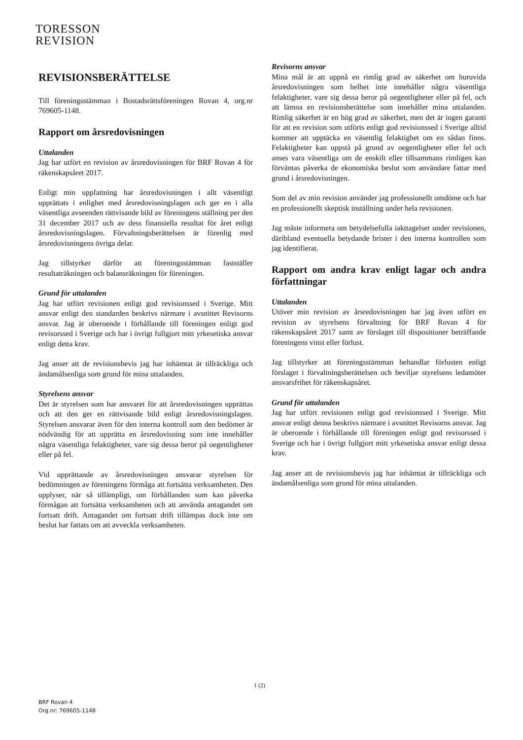TORESSON
REVISION
REVISIONSBERÄTTELSE
Till föreningsstämman i Bostadsrättsföreningen Rovan 4, org.nr 769605-1148.
Rapport om årsredovisningen
Uttalanden
Jag har utfört en revision av årsredovisningen för BRF Rovan 4 för räkenskapsåret 2017.
Enligt min uppfattning har årsredovisningen i allt väsentligt upprättats i enlighet med årsredovisningslagen och ger en i alla väsentliga avseenden rättvisande bild av föreningens ställning per den 31 december 2017 och av dess finansiella resultat för året enligt årsredovisningslagen. Förvaltningsberättelsen är förenlig med årsredovisningens övriga delar.
Jag tillstyrker därför att föreningsstämman fastställer resultaträkningen och balansräkningen för föreningen.
Grund för uttalanden
Jag har utfört revisionen enligt god revisionssed i Sverige. Mitt ansvar enligt den standarden beskrivs närmare i avsnittet Revisorns ansvar. Jag är oberoende i förhållande till föreningen enligt god revisorssed i Sverige och har i övrigt fullgjort mitt yrkesetiska ansvar enligt detta krav.
Jag anser att de revisionsbevis jag har inhämtat är tillräckliga och ändamålsenliga som grund för mina uttalanden.
Styrelsens ansvar
Det är styrelsen som har ansvaret för att årsredovisningen upprättas och att den ger en rättvisande bild enligt årsredovisningslagen. Styrelsen ansvarar även för den interna kontroll som den bedömer är nödvändig för att upprätta en årsredovisning som inte innehåller några väsentliga felaktigheter, vare sig dessa beror på oegentligheter eller på fel.
Vid upprättande av årsredovisningen ansvarar styrelsen för bedömningen av föreningens förmåga att fortsätta verksamheten. Den upplyser, när så tillämpligt, om förhållanden som kan påverka förmågan att fortsätta verksamheten och att använda antagandet om fortsatt drift. Antagandet om fortsatt drift tillämpas dock inte om beslut har fattats om att avveckla verksamheten.
Revisorns ansvar
Mina mål är att uppnå en rimlig grad av säkerhet om huruvida årsredovisningen som helhet inte innehåller några väsentliga felaktigheter, vare sig dessa beror på oegentligheter eller på fel, och att lämna en revisionsberättelse som innehåller mina uttalanden. Rimlig säkerhet är en hög grad av säkerhet, men det är ingen garanti för att en revision som utförts enligt god revisionssed i Sverige alltid kommer att upptäcka en väsentlig felaktighet om en sådan finns. Felaktigheter kan uppstå på grund av oegentligheter eller fel och anses vara väsentliga om de enskilt eller tillsammans rimligen kan förväntas påverka de ekonomiska beslut som användare fattar med grund i årsredovisningen.
Som del av min revision använder jag professionellt omdöme och har en professionellt skeptisk inställning under hela revisionen.
Jag måste informera om betydelsefulla iakttagelser under revisionen, däribland eventuella betydande brister i den interna kontrollen som jag identifierat.
Rapport om andra krav enligt lagar och andra författningar
Uttalanden
Utöver min revision av årsredovisningen har jag även utfört en revision av styrelsens förvaltning för BRF Rovan 4 för räkenskapsåret 2017 samt av förslaget till dispositioner beträffande föreningens vinst eller förlust.
Jag tillstyrker att föreningsstämman behandlar förlusten enligt förslaget i förvaltningsberättelsen och beviljar styrelsens ledamöter ansvarsfrihet för räkenskapsåret.
Grund för uttalanden
Jag har utfört revisionen enligt god revisionssed i Sverige. Mitt ansvar enligt denna beskrivs närmare i avsnittet Revisorns ansvar. Jag är oberoende i förhållande till föreningen enligt god revisorssed i Sverige och har i övrigt fullgjort mitt yrkesetiska ansvar enligt dessa krav.
Jag anser att de revisionsbevis jag har inhämtat är tillräckliga och ändamålsenliga som grund för mina uttalanden.
1 (2)
BRF Rovan 4
Org.nr: 769605-1148